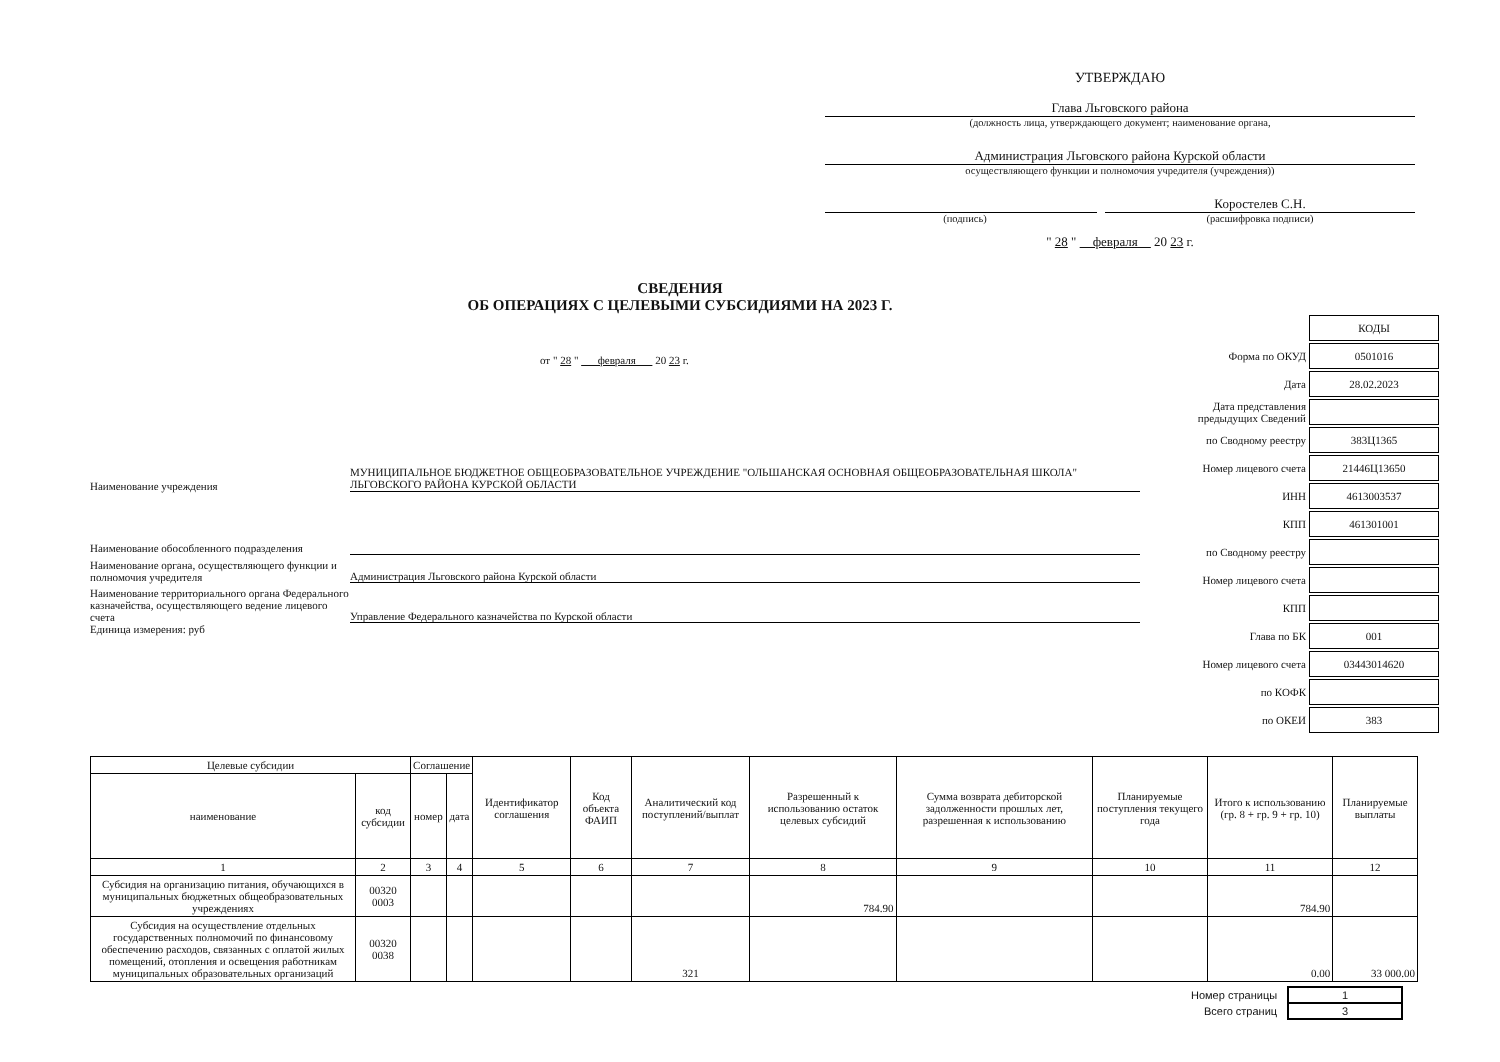УТВЕРЖДАЮ
Глава Льговского района
(должность лица, утверждающего документ; наименование органа,
Администрация Льговского района Курской области
осуществляющего функции и полномочия учредителя (учреждения))
Коростелев С.Н.
(подпись) (расшифровка подписи)
" 28 " февраля 20 23 г.
СВЕДЕНИЯ
ОБ ОПЕРАЦИЯХ С ЦЕЛЕВЫМИ СУБСИДИЯМИ НА 2023 Г.
от " 28 " февраля 20 23 г.
Наименование учреждения
МУНИЦИПАЛЬНОЕ БЮДЖЕТНОЕ ОБЩЕОБРАЗОВАТЕЛЬНОЕ УЧРЕЖДЕНИЕ "ОЛЬШАНСКАЯ ОСНОВНАЯ ОБЩЕОБРАЗОВАТЕЛЬНАЯ ШКОЛА" ЛЬГОВСКОГО РАЙОНА КУРСКОЙ ОБЛАСТИ
Наименование обособленного подразделения
Наименование органа, осуществляющего функции и полномочия учредителя
Администрация Льговского района Курской области
Наименование территориального органа Федерального казначейства, осуществляющего ведение лицевого счета
Управление Федерального казначейства по Курской области
Единица измерения: руб
| | / КОДЫ / |
| Форма по ОКУД | / 0501016 / |
| Дата | / 28.02.2023 / |
| Дата представления предыдущих Сведений | |
| по Сводному реестру | / 383Ц1365 / |
| Номер лицевого счета | / 21446Ц13650 / |
| ИНН | / 4613003537 / |
| КПП | / 461301001 / |
| по Сводному реестру | |
| Номер лицевого счета | |
| КПП | |
| Глава по БК | / 001 / |
| Номер лицевого счета | / 03443014620 / |
| по КОФК | |
| по ОКЕИ | / 383 / |
| Целевые субсидии | | Соглашение | | Идентификатор соглашения | Код объекта ФАИП | Аналитический код поступлений/выплат | Разрешенный к использованию остаток целевых субсидий | Сумма возврата дебиторской задолженности прошлых лет, разрешенная к использованию | Планируемые поступления текущего года | Итого к использованию (гр. 8 + гр. 9 + гр. 10) | Планируемые выплаты |
| --- | --- | --- | --- | --- | --- | --- | --- | --- | --- | --- | --- |
| наименование | код субсидии | номер | дата | | | | | | | | |
| 1 | 2 | 3 | 4 | 5 | 6 | 7 | 8 | 9 | 10 | 11 | 12 |
| Субсидия на организацию питания, обучающихся в муниципальных бюджетных общеобразовательных учреждениях | 00320 0003 | | | | | | 784.90 | | | 784.90 | |
| Субсидия на осуществление отдельных государственных полномочий по финансовому обеспечению расходов, связанных с оплатой жилых помещений, отопления и освещения работникам муниципальных образовательных организаций | 00320 0038 | | | | | 321 | | | | 0.00 | 33 000.00 |
| Номер страницы | 1 |
| Всего страниц | 3 |